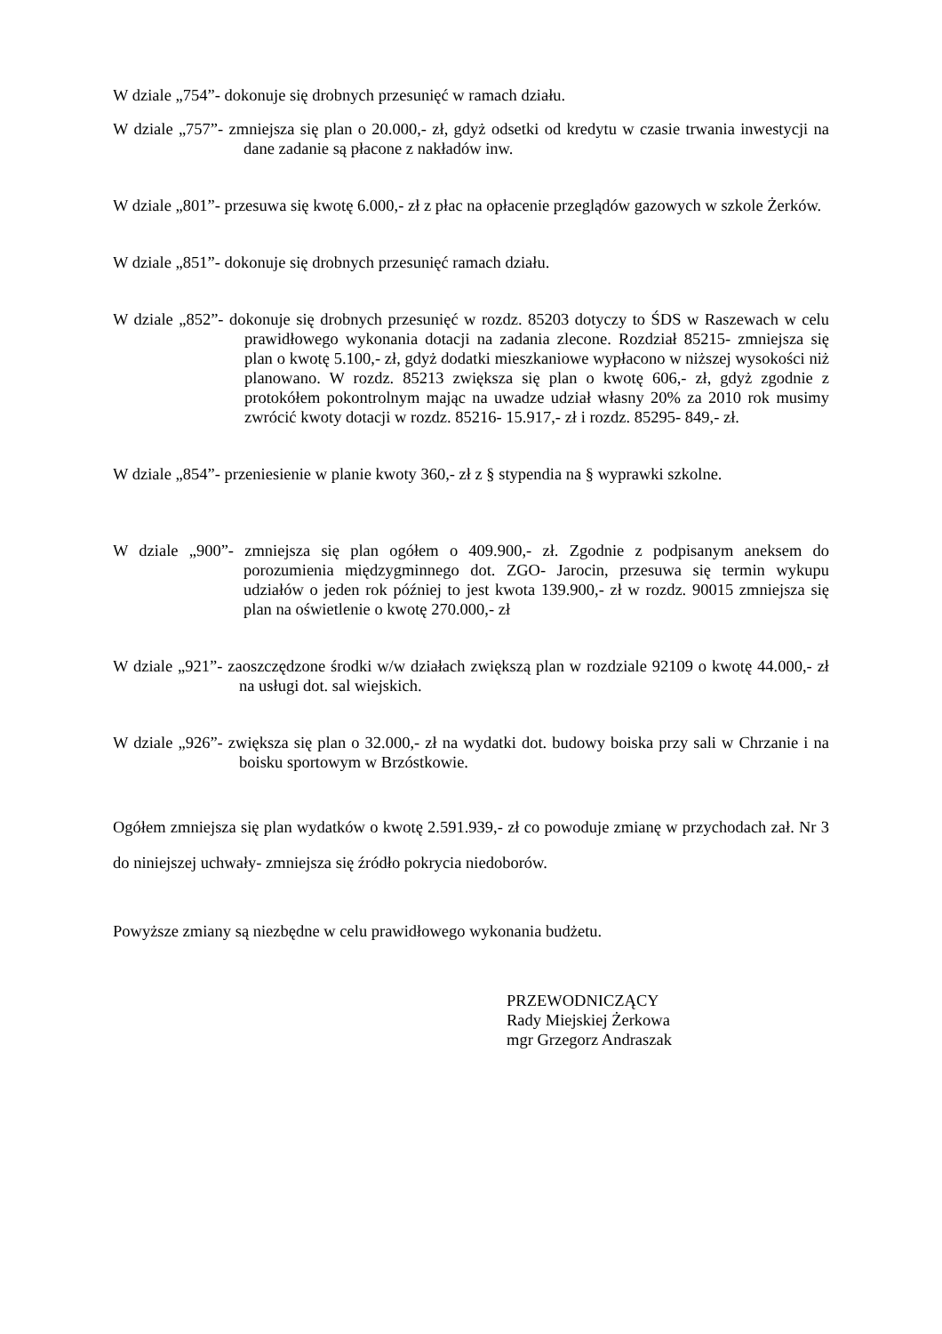W dziale „754”- dokonuje się drobnych przesunięć w ramach działu.
W dziale „757”- zmniejsza się plan o 20.000,- zł, gdyż odsetki od kredytu w czasie trwania inwestycji na dane zadanie są płacone z nakładów inw.
W dziale „801”- przesuwa się kwotę 6.000,- zł z płac na opłacenie przeglądów gazowych w szkole Żerków.
W dziale „851”- dokonuje się drobnych przesunięć ramach działu.
W dziale „852”- dokonuje się drobnych przesunięć w rozdz. 85203 dotyczy to ŚDS w Raszewach w celu prawidłowego wykonania dotacji na zadania zlecone. Rozdział 85215- zmniejsza się plan o kwotę 5.100,- zł, gdyż dodatki mieszkaniowe wypłacono w niższej wysokości niż planowano. W rozdz. 85213 zwiększa się plan o kwotę 606,- zł, gdyż zgodnie z protokółem pokontrolnym mając na uwadze udział własny 20% za 2010 rok musimy zwrócić kwoty dotacji w rozdz. 85216- 15.917,- zł i rozdz. 85295- 849,- zł.
W dziale „854”- przeniesienie w planie kwoty 360,- zł z § stypendia na § wyprawki szkolne.
W dziale „900”- zmniejsza się plan ogółem o 409.900,- zł. Zgodnie z podpisanym aneksem do porozumienia międzygminnego dot. ZGO- Jarocin, przesuwa się termin wykupu udziałów o jeden rok później to jest kwota 139.900,- zł w rozdz. 90015 zmniejsza się plan na oświetlenie o kwotę 270.000,- zł
W dziale „921”- zaoszczędzone środki w/w działach zwiększą plan w rozdziale 92109 o kwotę 44.000,- zł na usługi dot. sal wiejskich.
W dziale „926”- zwiększa się plan o 32.000,- zł na wydatki dot. budowy boiska przy sali w Chrzanie i na boisku sportowym w Brzóstkowie.
Ogółem zmniejsza się plan wydatków o kwotę 2.591.939,- zł co powoduje zmianę w przychodach zał. Nr 3 do niniejszej uchwały- zmniejsza się źródło pokrycia niedoborów.
Powyższe zmiany są niezbędne w celu prawidłowego wykonania budżetu.
PRZEWODNICZĄCY
Rady Miejskiej Żerkowa
mgr Grzegorz Andraszak